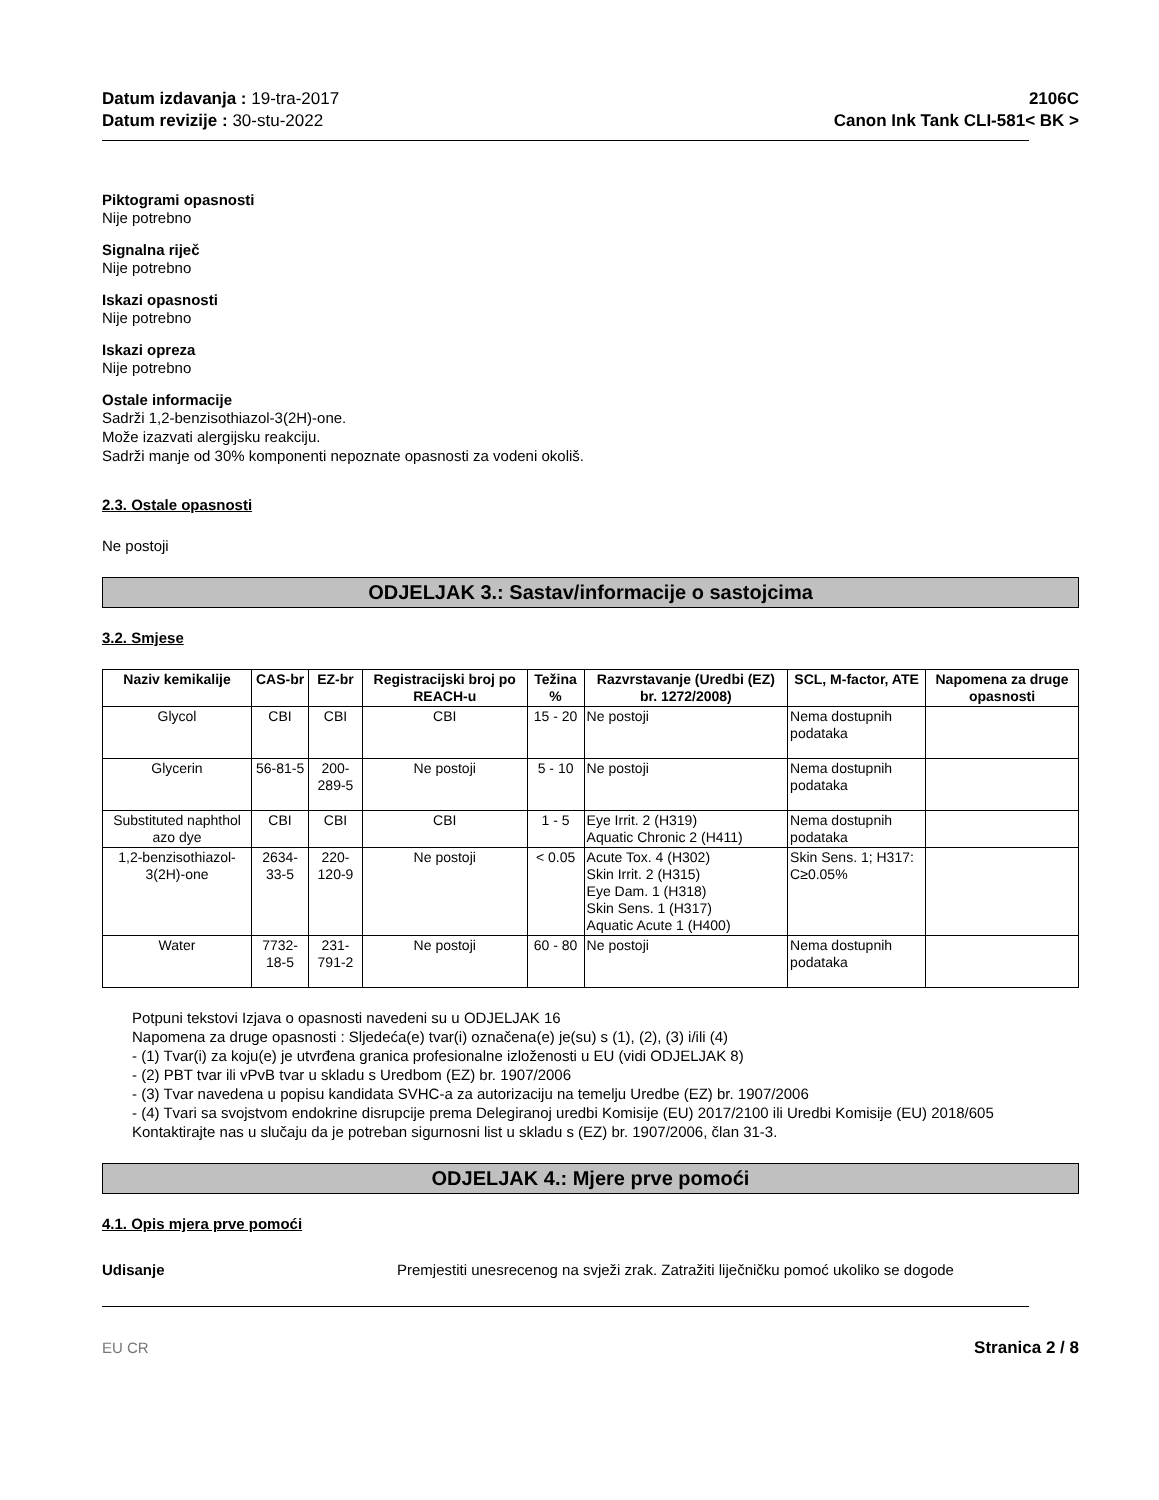Datum izdavanja : 19-tra-2017
Datum revizije : 30-stu-2022
2106C
Canon Ink Tank CLI-581< BK >
Piktogrami opasnosti
Nije potrebno
Signalna riječ
Nije potrebno
Iskazi opasnosti
Nije potrebno
Iskazi opreza
Nije potrebno
Ostale informacije
Sadrži 1,2-benzisothiazol-3(2H)-one.
Može izazvati alergijsku reakciju.
Sadrži manje od 30% komponenti nepoznate opasnosti za vodeni okoliš.
2.3. Ostale opasnosti
Ne postoji
ODJELJAK 3.: Sastav/informacije o sastojcima
3.2. Smjese
| Naziv kemikalije | CAS-br | EZ-br | Registracijski broj po REACH-u | Težina % | Razvrstavanje (Uredbi (EZ) br. 1272/2008) | SCL, M-factor, ATE | Napomena za druge opasnosti |
| --- | --- | --- | --- | --- | --- | --- | --- |
| Glycol | CBI | CBI | CBI | 15 - 20 | Ne postoji | Nema dostupnih podataka | |
| Glycerin | 56-81-5 | 200-289-5 | Ne postoji | 5 - 10 | Ne postoji | Nema dostupnih podataka | |
| Substituted naphthol azo dye | CBI | CBI | CBI | 1 - 5 | Eye Irrit. 2 (H319) Aquatic Chronic 2 (H411) | Nema dostupnih podataka | |
| 1,2-benzisothiazol-3(2H)-one | 2634-33-5 | 220-120-9 | Ne postoji | < 0.05 | Acute Tox. 4 (H302) Skin Irrit. 2 (H315) Eye Dam. 1 (H318) Skin Sens. 1 (H317) Aquatic Acute 1 (H400) | Skin Sens. 1; H317: C≥0.05% | |
| Water | 7732-18-5 | 231-791-2 | Ne postoji | 60 - 80 | Ne postoji | Nema dostupnih podataka | |
Potpuni tekstovi Izjava o opasnosti navedeni su u ODJELJAK 16
Napomena za druge opasnosti : Sljedeća(e) tvar(i) označena(e) je(su) s (1), (2), (3) i/ili (4)
- (1) Tvar(i) za koju(e) je utvrđena granica profesionalne izloženosti u EU (vidi ODJELJAK 8)
- (2) PBT tvar ili vPvB tvar u skladu s Uredbom (EZ) br. 1907/2006
- (3) Tvar navedena u popisu kandidata SVHC-a za autorizaciju na temelju Uredbe (EZ) br. 1907/2006
- (4) Tvari sa svojstvom endokrine disrupcije prema Delegiranoj uredbi Komisije (EU) 2017/2100 ili Uredbi Komisije (EU) 2018/605
Kontaktirajte nas u slučaju da je potreban sigurnosni list u skladu s (EZ) br. 1907/2006, član 31-3.
ODJELJAK 4.: Mjere prve pomoći
4.1. Opis mjera prve pomoći
Udisanje Premjestiti unesrecenog na svježi zrak. Zatražiti liječničku pomoć ukoliko se dogode
EU CR Stranica 2 / 8